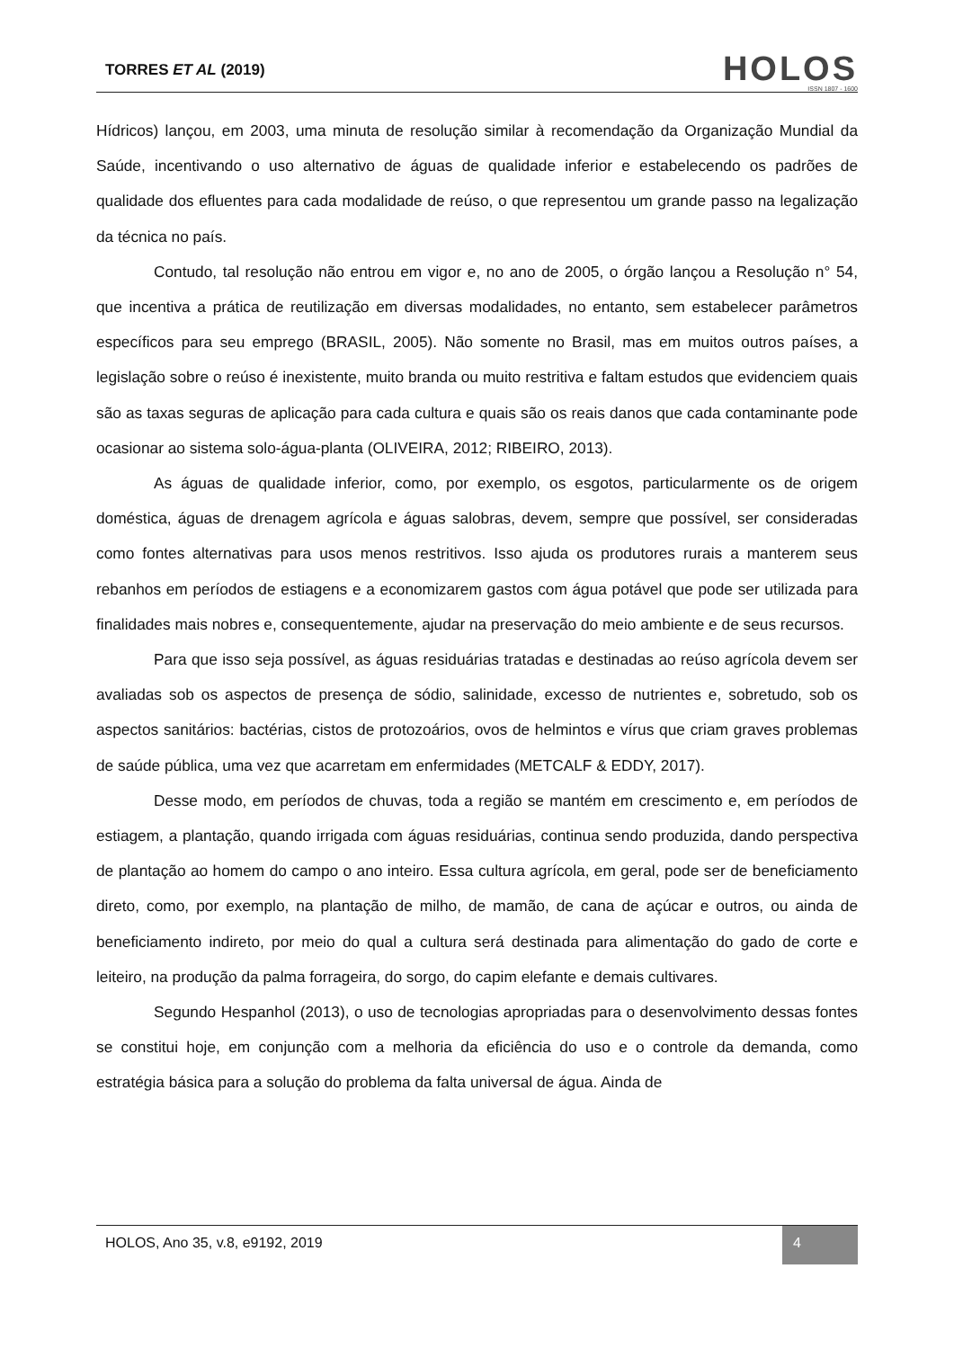TORRES ET AL (2019)
HOLOS
ISSN 1807 - 1600
Hídricos) lançou, em 2003, uma minuta de resolução similar à recomendação da Organização Mundial da Saúde, incentivando o uso alternativo de águas de qualidade inferior e estabelecendo os padrões de qualidade dos efluentes para cada modalidade de reúso, o que representou um grande passo na legalização da técnica no país.
Contudo, tal resolução não entrou em vigor e, no ano de 2005, o órgão lançou a Resolução n° 54, que incentiva a prática de reutilização em diversas modalidades, no entanto, sem estabelecer parâmetros específicos para seu emprego (BRASIL, 2005). Não somente no Brasil, mas em muitos outros países, a legislação sobre o reúso é inexistente, muito branda ou muito restritiva e faltam estudos que evidenciem quais são as taxas seguras de aplicação para cada cultura e quais são os reais danos que cada contaminante pode ocasionar ao sistema solo-água-planta (OLIVEIRA, 2012; RIBEIRO, 2013).
As águas de qualidade inferior, como, por exemplo, os esgotos, particularmente os de origem doméstica, águas de drenagem agrícola e águas salobras, devem, sempre que possível, ser consideradas como fontes alternativas para usos menos restritivos. Isso ajuda os produtores rurais a manterem seus rebanhos em períodos de estiagens e a economizarem gastos com água potável que pode ser utilizada para finalidades mais nobres e, consequentemente, ajudar na preservação do meio ambiente e de seus recursos.
Para que isso seja possível, as águas residuárias tratadas e destinadas ao reúso agrícola devem ser avaliadas sob os aspectos de presença de sódio, salinidade, excesso de nutrientes e, sobretudo, sob os aspectos sanitários: bactérias, cistos de protozoários, ovos de helmintos e vírus que criam graves problemas de saúde pública, uma vez que acarretam em enfermidades (METCALF & EDDY, 2017).
Desse modo, em períodos de chuvas, toda a região se mantém em crescimento e, em períodos de estiagem, a plantação, quando irrigada com águas residuárias, continua sendo produzida, dando perspectiva de plantação ao homem do campo o ano inteiro. Essa cultura agrícola, em geral, pode ser de beneficiamento direto, como, por exemplo, na plantação de milho, de mamão, de cana de açúcar e outros, ou ainda de beneficiamento indireto, por meio do qual a cultura será destinada para alimentação do gado de corte e leiteiro, na produção da palma forrageira, do sorgo, do capim elefante e demais cultivares.
Segundo Hespanhol (2013), o uso de tecnologias apropriadas para o desenvolvimento dessas fontes se constitui hoje, em conjunção com a melhoria da eficiência do uso e o controle da demanda, como estratégia básica para a solução do problema da falta universal de água. Ainda de
HOLOS, Ano 35, v.8, e9192, 2019 4